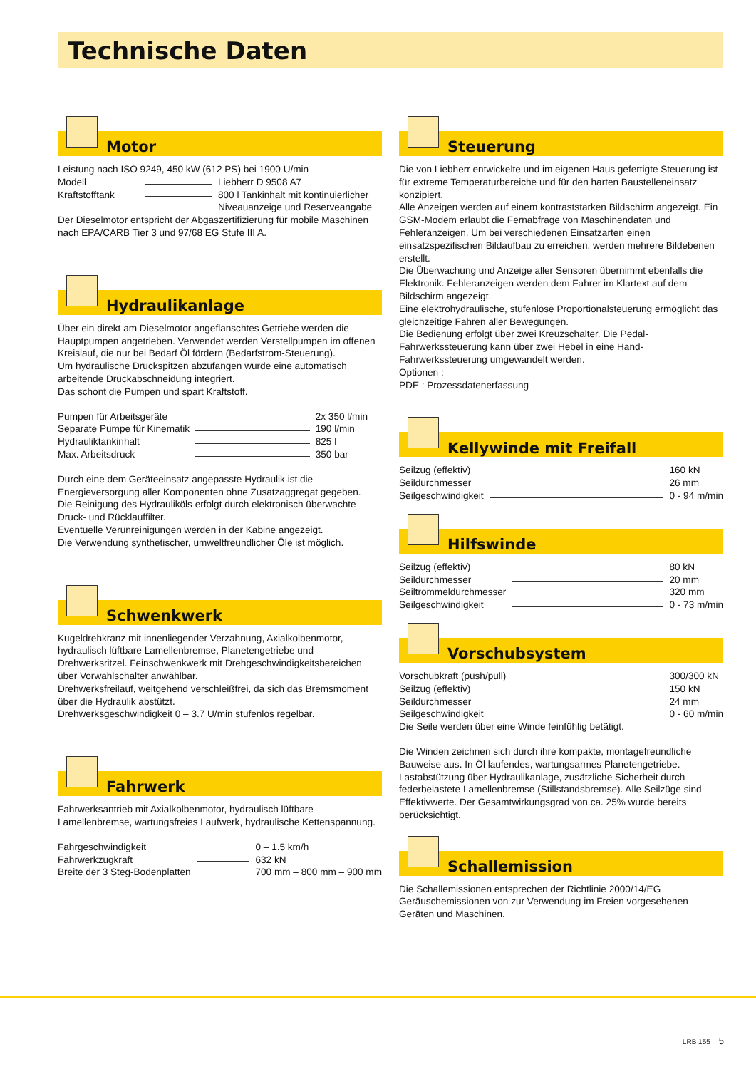Technische Daten
Motor
Leistung nach ISO 9249, 450 kW (612 PS) bei 1900 U/min
| Modell | | Liebherr D 9508 A7 |
| Kraftstofftank | | 800 l Tankinhalt mit kontinuierlicher |
| | | Niveauanzeige und Reserveangabe |
Der Dieselmotor entspricht der Abgaszertifizierung für mobile Maschinen nach EPA/CARB Tier 3 und 97/68 EG Stufe III A.
Hydraulikanlage
Über ein direkt am Dieselmotor angeflanschtes Getriebe werden die Hauptpumpen angetrieben. Verwendet werden Verstellpumpen im offenen Kreislauf, die nur bei Bedarf Öl fördern (Bedarfstrom-Steuerung).
Um hydraulische Druckspitzen abzufangen wurde eine automatisch arbeitende Druckabschneidung integriert.
Das schont die Pumpen und spart Kraftstoff.
| Pumpen für Arbeitsgeräte | | 2x 350 l/min |
| Separate Pumpe für Kinematik | | 190 l/min |
| Hydrauliktankinhalt | | 825 l |
| Max. Arbeitsdruck | | 350 bar |
Durch eine dem Geräteeinsatz angepasste Hydraulik ist die Energieversorgung aller Komponenten ohne Zusatzaggregat gegeben.
Die Reinigung des Hydrauliköls erfolgt durch elektronisch überwachte Druck- und Rücklauffilter.
Eventuelle Verunreinigungen werden in der Kabine angezeigt.
Die Verwendung synthetischer, umweltfreundlicher Öle ist möglich.
Schwenkwerk
Kugeldrehkranz mit innenliegender Verzahnung, Axialkolbenmotor, hydraulisch lüftbare Lamellenbremse, Planetengetriebe und Drehwerksritzel. Feinschwenkwerk mit Drehgeschwindigkeitsbereichen über Vorwahlschalter anwählbar.
Drehwerksfreilauf, weitgehend verschleißfrei, da sich das Bremsmoment über die Hydraulik abstützt.
Drehwerksgeschwindigkeit 0 – 3.7 U/min stufenlos regelbar.
Fahrwerk
Fahrwerksantrieb mit Axialkolbenmotor, hydraulisch lüftbare Lamellenbremse, wartungsfreies Laufwerk, hydraulische Kettenspannung.
| Fahrgeschwindigkeit | | 0 – 1.5 km/h |
| Fahrwerkzugkraft | | 632 kN |
| Breite der 3 Steg-Bodenplatten | | 700 mm – 800 mm – 900 mm |
Steuerung
Die von Liebherr entwickelte und im eigenen Haus gefertigte Steuerung ist für extreme Temperaturbereiche und für den harten Baustelleneinsatz konzipiert.
Alle Anzeigen werden auf einem kontraststarken Bildschirm angezeigt. Ein GSM-Modem erlaubt die Fernabfrage von Maschinendaten und Fehleranzeigen. Um bei verschiedenen Einsatzarten einen einsatzspezifischen Bildaufbau zu erreichen, werden mehrere Bildebenen erstellt.
Die Überwachung und Anzeige aller Sensoren übernimmt ebenfalls die Elektronik. Fehleranzeigen werden dem Fahrer im Klartext auf dem Bildschirm angezeigt.
Eine elektrohydraulische, stufenlose Proportionalsteuerung ermöglicht das gleichzeitige Fahren aller Bewegungen.
Die Bedienung erfolgt über zwei Kreuzschalter. Die Pedal-Fahrwerkssteuerung kann über zwei Hebel in eine Hand-Fahrwerkssteuerung umgewandelt werden.
Optionen :
PDE : Prozessdatenerfassung
Kellywinde mit Freifall
| Seilzug (effektiv) | | 160 kN |
| Seildurchmesser | | 26 mm |
| Seilgeschwindigkeit | | 0 - 94 m/min |
Hilfswinde
| Seilzug (effektiv) | | 80 kN |
| Seildurchmesser | | 20 mm |
| Seiltrommeldurchmesser | | 320 mm |
| Seilgeschwindigkeit | | 0 - 73 m/min |
Vorschubsystem
| Vorschubkraft (push/pull) | | 300/300 kN |
| Seilzug (effektiv) | | 150 kN |
| Seildurchmesser | | 24 mm |
| Seilgeschwindigkeit | | 0 - 60 m/min |
Die Seile werden über eine Winde feinfühlig betätigt.
Die Winden zeichnen sich durch ihre kompakte, montagefreundliche Bauweise aus. In Öl laufendes, wartungsarmes Planetengetriebe. Lastabstützung über Hydraulikanlage, zusätzliche Sicherheit durch federbelastete Lamellenbremse (Stillstandsbremse). Alle Seilzüge sind Effektivwerte. Der Gesamtwirkungsgrad von ca. 25% wurde bereits berücksichtigt.
Schallemission
Die Schallemissionen entsprechen der Richtlinie 2000/14/EG Geräuschemissionen von zur Verwendung im Freien vorgesehenen Geräten und Maschinen.
LRB 155 5